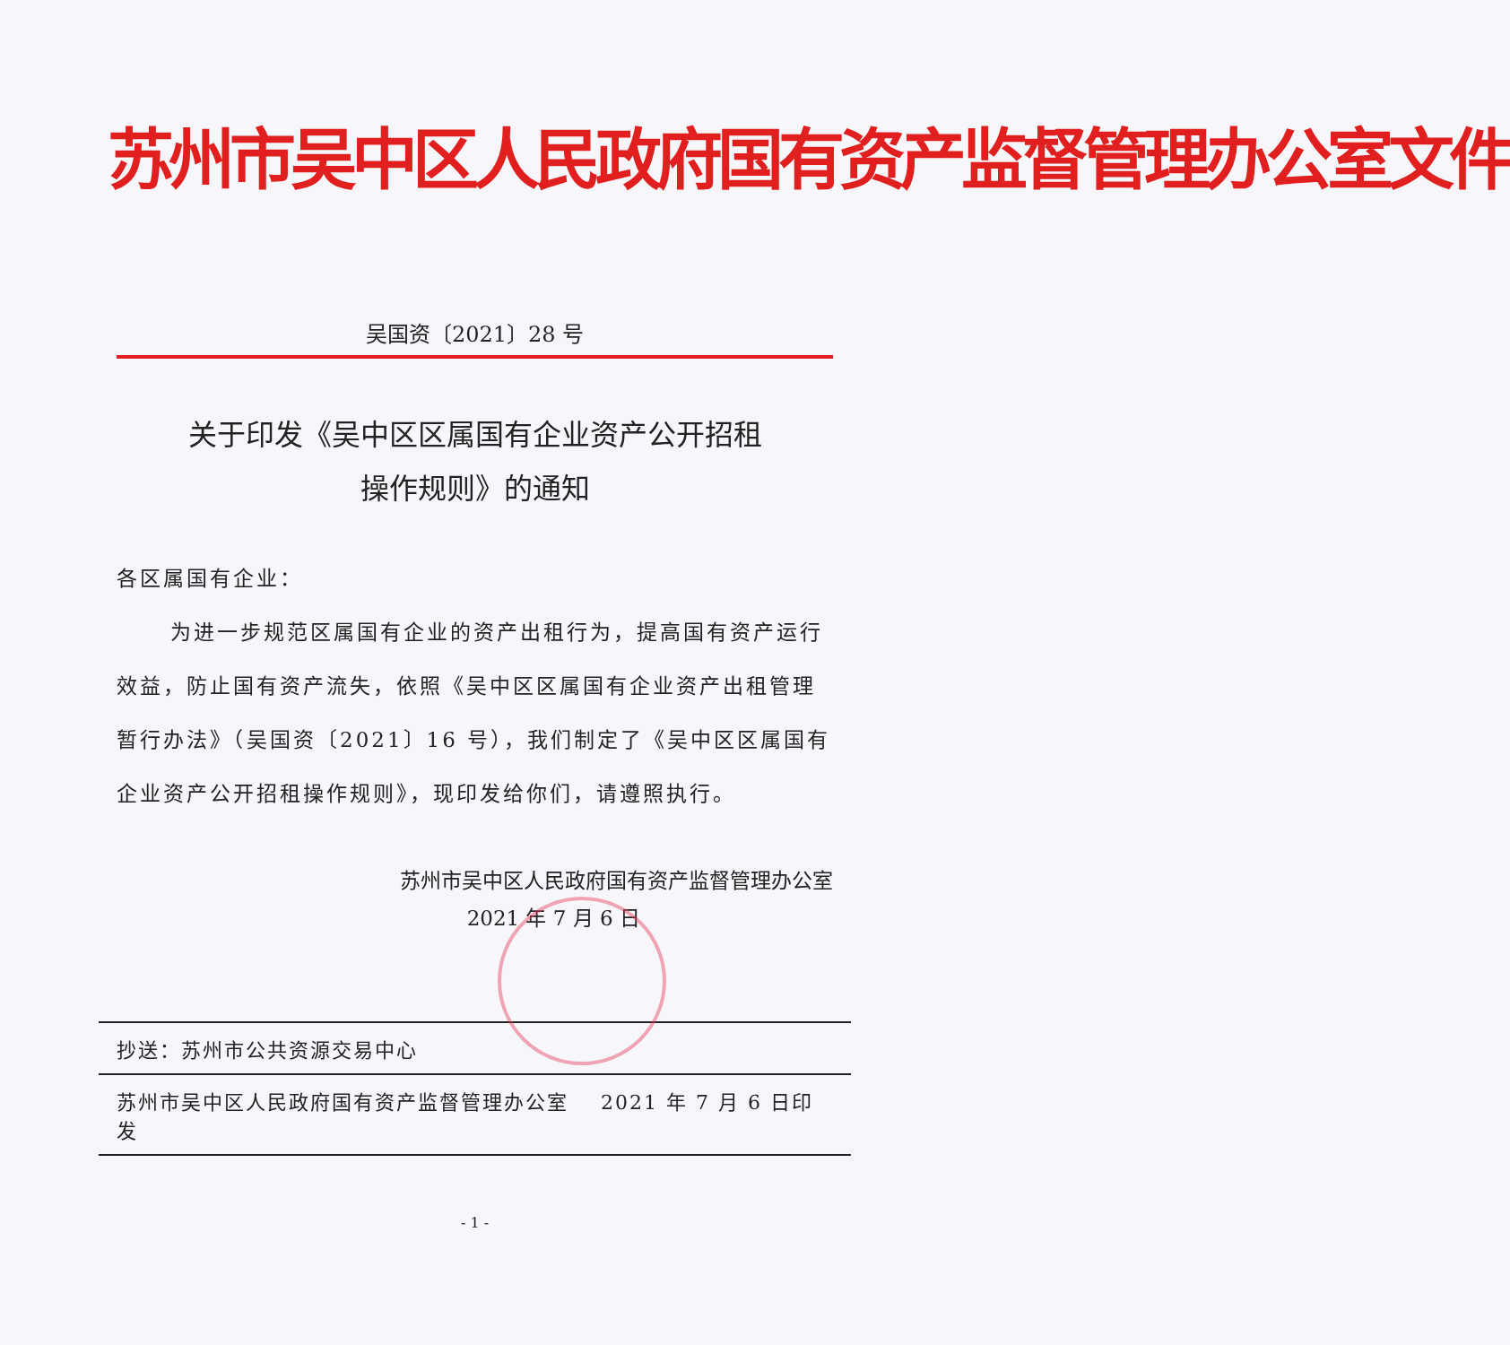苏州市吴中区人民政府国有资产监督管理办公室文件
吴国资〔2021〕28 号
关于印发《吴中区区属国有企业资产公开招租
操作规则》的通知
各区属国有企业：
为进一步规范区属国有企业的资产出租行为，提高国有资产运行效益，防止国有资产流失，依照《吴中区区属国有企业资产出租管理暂行办法》（吴国资〔2021〕16 号），我们制定了《吴中区区属国有企业资产公开招租操作规则》，现印发给你们，请遵照执行。
苏州市吴中区人民政府国有资产监督管理办公室
2021 年 7 月 6 日
抄送：苏州市公共资源交易中心
苏州市吴中区人民政府国有资产监督管理办公室 2021 年 7 月 6 日印发
- 1 -